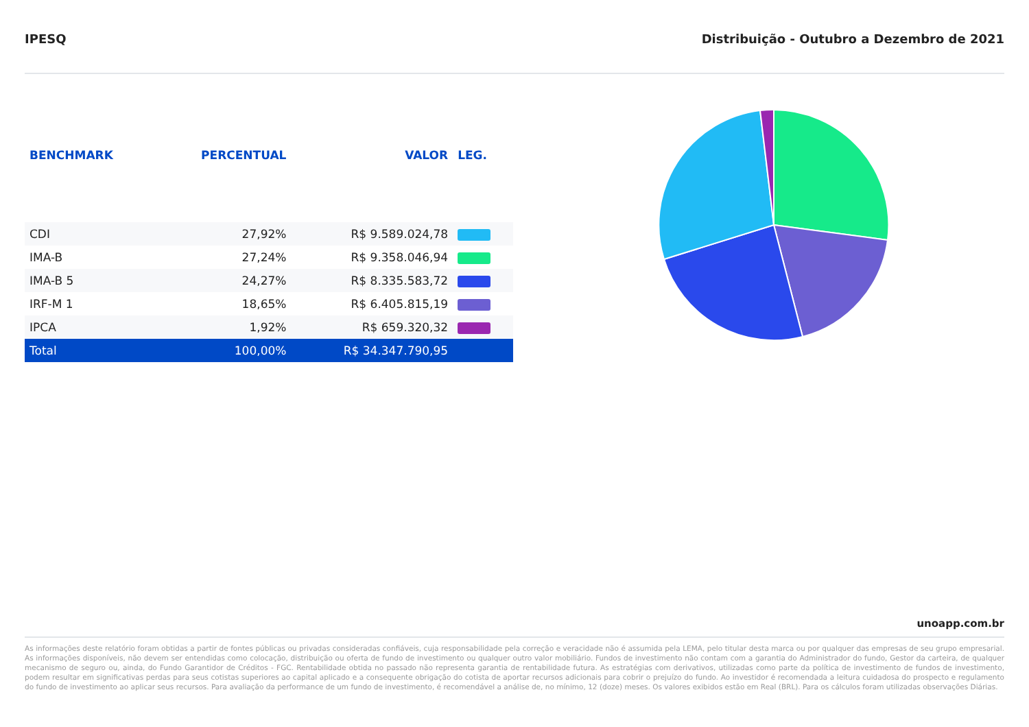IPESQ Distribuição - Outubro a Dezembro de 2021
| BENCHMARK | PERCENTUAL | VALOR | LEG. |
| --- | --- | --- | --- |
| CDI | 27,92% | R$ 9.589.024,78 | |
| IMA-B | 27,24% | R$ 9.358.046,94 | |
| IMA-B 5 | 24,27% | R$ 8.335.583,72 | |
| IRF-M 1 | 18,65% | R$ 6.405.815,19 | |
| IPCA | 1,92% | R$ 659.320,32 | |
| Total | 100,00% | R$ 34.347.790,95 | |
unoapp.com.br
As informações deste relatório foram obtidas a partir de fontes públicas ou privadas consideradas confiáveis, cuja responsabilidade pela correção e veracidade não é assumida pela LEMA, pelo titular desta marca ou por qualquer das empresas de seu grupo empresarial. As informações disponíveis, não devem ser entendidas como colocação, distribuição ou oferta de fundo de investimento ou qualquer outro valor mobiliário. Fundos de investimento não contam com a garantia do Administrador do fundo, Gestor da carteira, de qualquer mecanismo de seguro ou, ainda, do Fundo Garantidor de Créditos - FGC. Rentabilidade obtida no passado não representa garantia de rentabilidade futura. As estratégias com derivativos, utilizadas como parte da política de investimento de fundos de investimento, podem resultar em significativas perdas para seus cotistas superiores ao capital aplicado e a consequente obrigação do cotista de aportar recursos adicionais para cobrir o prejuízo do fundo. Ao investidor é recomendada a leitura cuidadosa do prospecto e regulamento do fundo de investimento ao aplicar seus recursos. Para avaliação da performance de um fundo de investimento, é recomendável a análise de, no mínimo, 12 (doze) meses. Os valores exibidos estão em Real (BRL). Para os cálculos foram utilizadas observações Diárias.